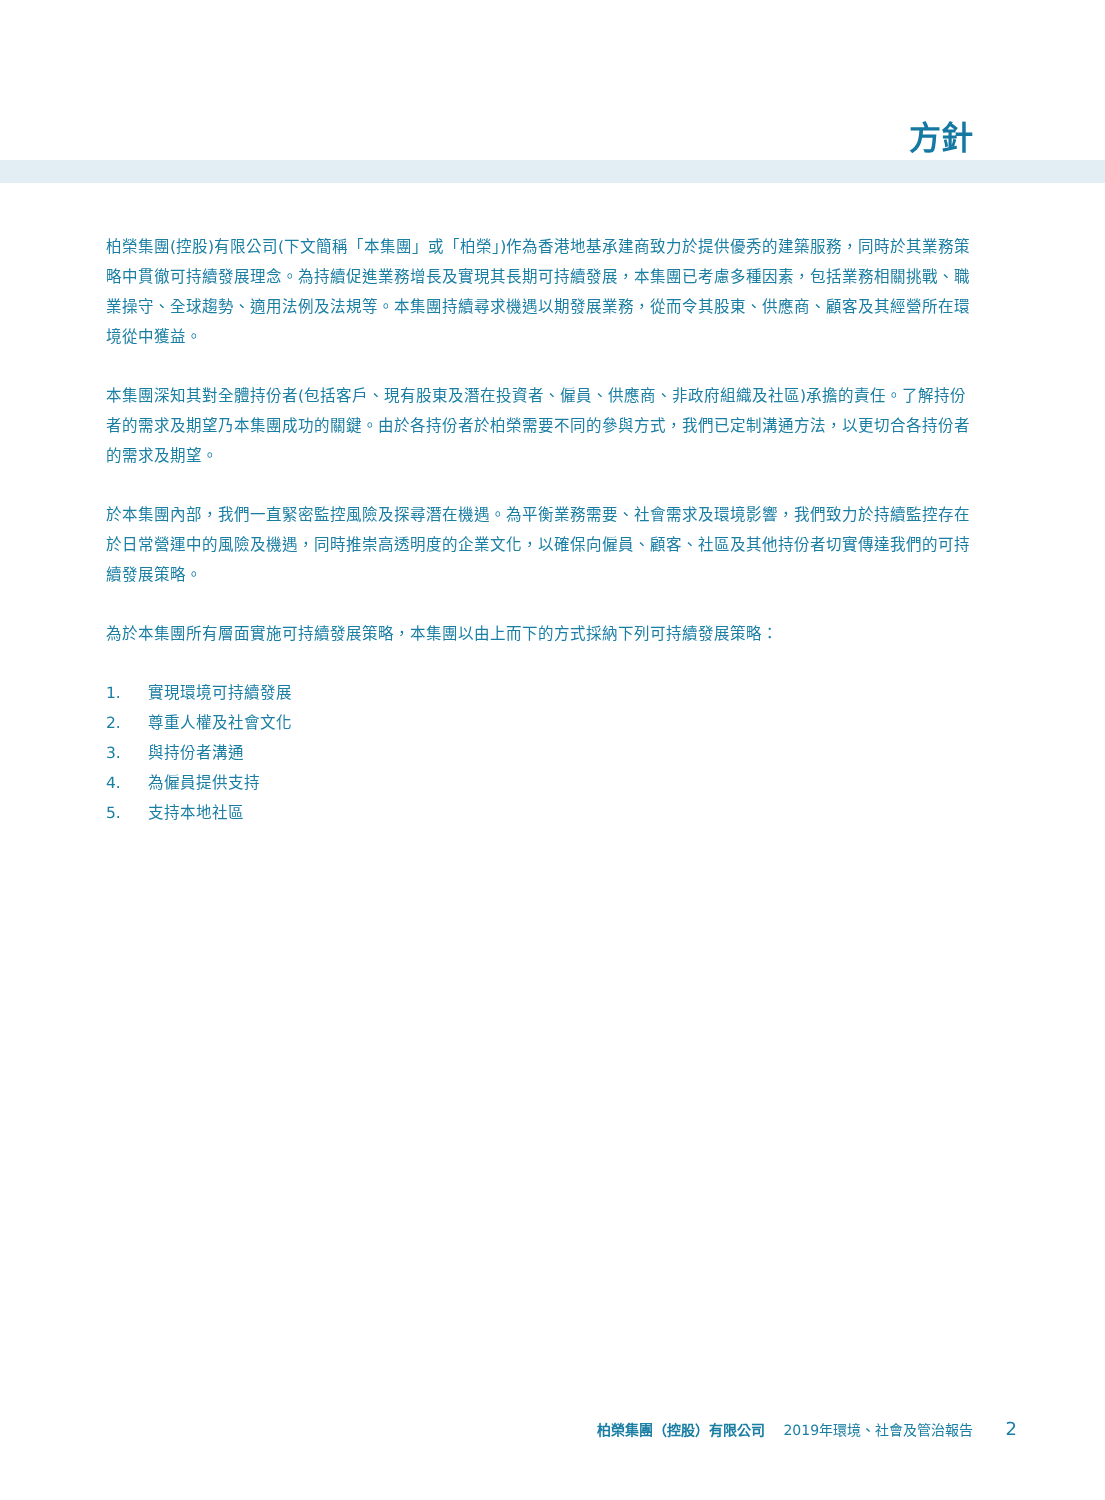方針
柏榮集團(控股)有限公司(下文簡稱「本集團」或「柏榮」)作為香港地基承建商致力於提供優秀的建築服務，同時於其業務策略中貫徹可持續發展理念。為持續促進業務增長及實現其長期可持續發展，本集團已考慮多種因素，包括業務相關挑戰、職業操守、全球趨勢、適用法例及法規等。本集團持續尋求機遇以期發展業務，從而令其股東、供應商、顧客及其經營所在環境從中獲益。
本集團深知其對全體持份者(包括客戶、現有股東及潛在投資者、僱員、供應商、非政府組織及社區)承擔的責任。了解持份者的需求及期望乃本集團成功的關鍵。由於各持份者於柏榮需要不同的參與方式，我們已定制溝通方法，以更切合各持份者的需求及期望。
於本集團內部，我們一直緊密監控風險及探尋潛在機遇。為平衡業務需要、社會需求及環境影響，我們致力於持續監控存在於日常營運中的風險及機遇，同時推崇高透明度的企業文化，以確保向僱員、顧客、社區及其他持份者切實傳達我們的可持續發展策略。
為於本集團所有層面實施可持續發展策略，本集團以由上而下的方式採納下列可持續發展策略：
1. 實現環境可持續發展
2. 尊重人權及社會文化
3. 與持份者溝通
4. 為僱員提供支持
5. 支持本地社區
柏榮集團（控股）有限公司 2019年環境、社會及管治報告 2